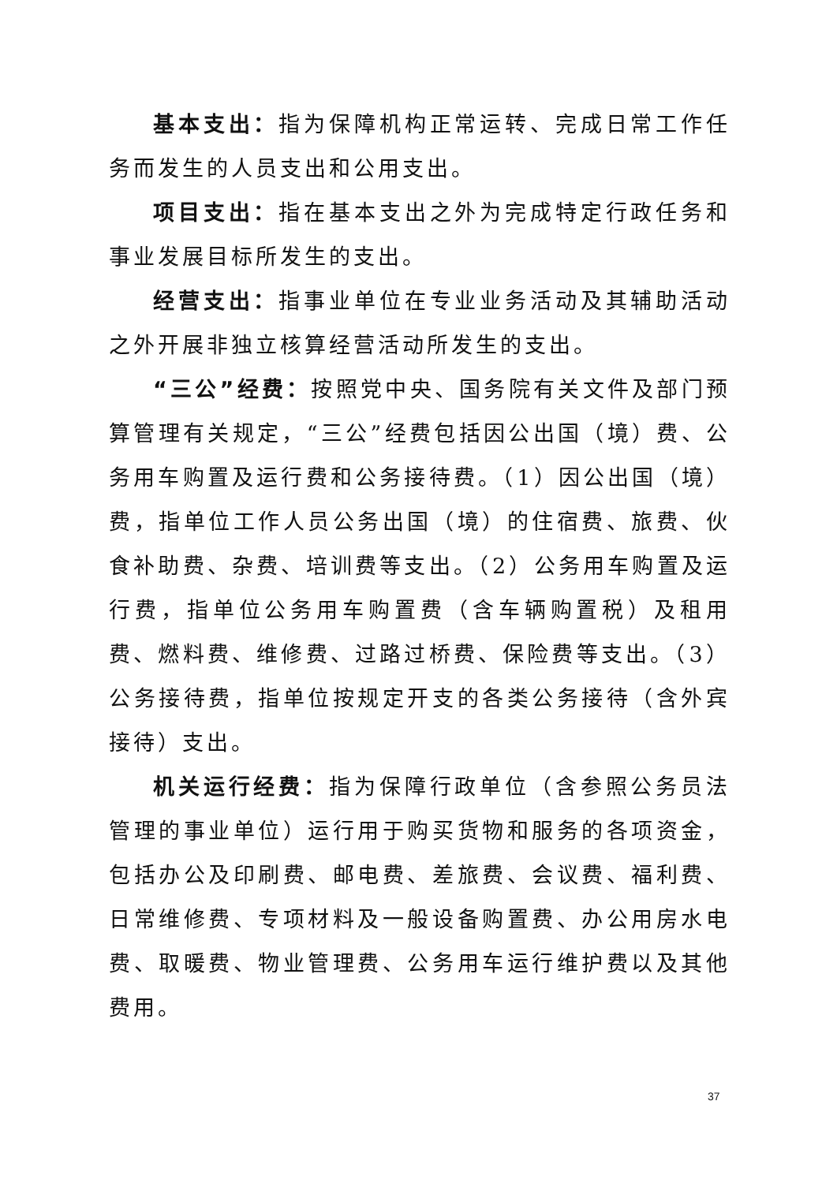基本支出：指为保障机构正常运转、完成日常工作任务而发生的人员支出和公用支出。
项目支出：指在基本支出之外为完成特定行政任务和事业发展目标所发生的支出。
经营支出：指事业单位在专业业务活动及其辅助活动之外开展非独立核算经营活动所发生的支出。
“三公”经费：按照党中央、国务院有关文件及部门预算管理有关规定，“三公”经费包括因公出国（境）费、公务用车购置及运行费和公务接待费。（1）因公出国（境）费，指单位工作人员公务出国（境）的住宿费、旅费、伙食补助费、杂费、培训费等支出。（2）公务用车购置及运行费，指单位公务用车购置费（含车辆购置税）及租用费、燃料费、维修费、过路过桥费、保险费等支出。（3）公务接待费，指单位按规定开支的各类公务接待（含外宾接待）支出。
机关运行经费：指为保障行政单位（含参照公务员法管理的事业单位）运行用于购买货物和服务的各项资金，包括办公及印刷费、邮电费、差旅费、会议费、福利费、日常维修费、专项材料及一般设备购置费、办公用房水电费、取暖费、物业管理费、公务用车运行维护费以及其他费用。
37